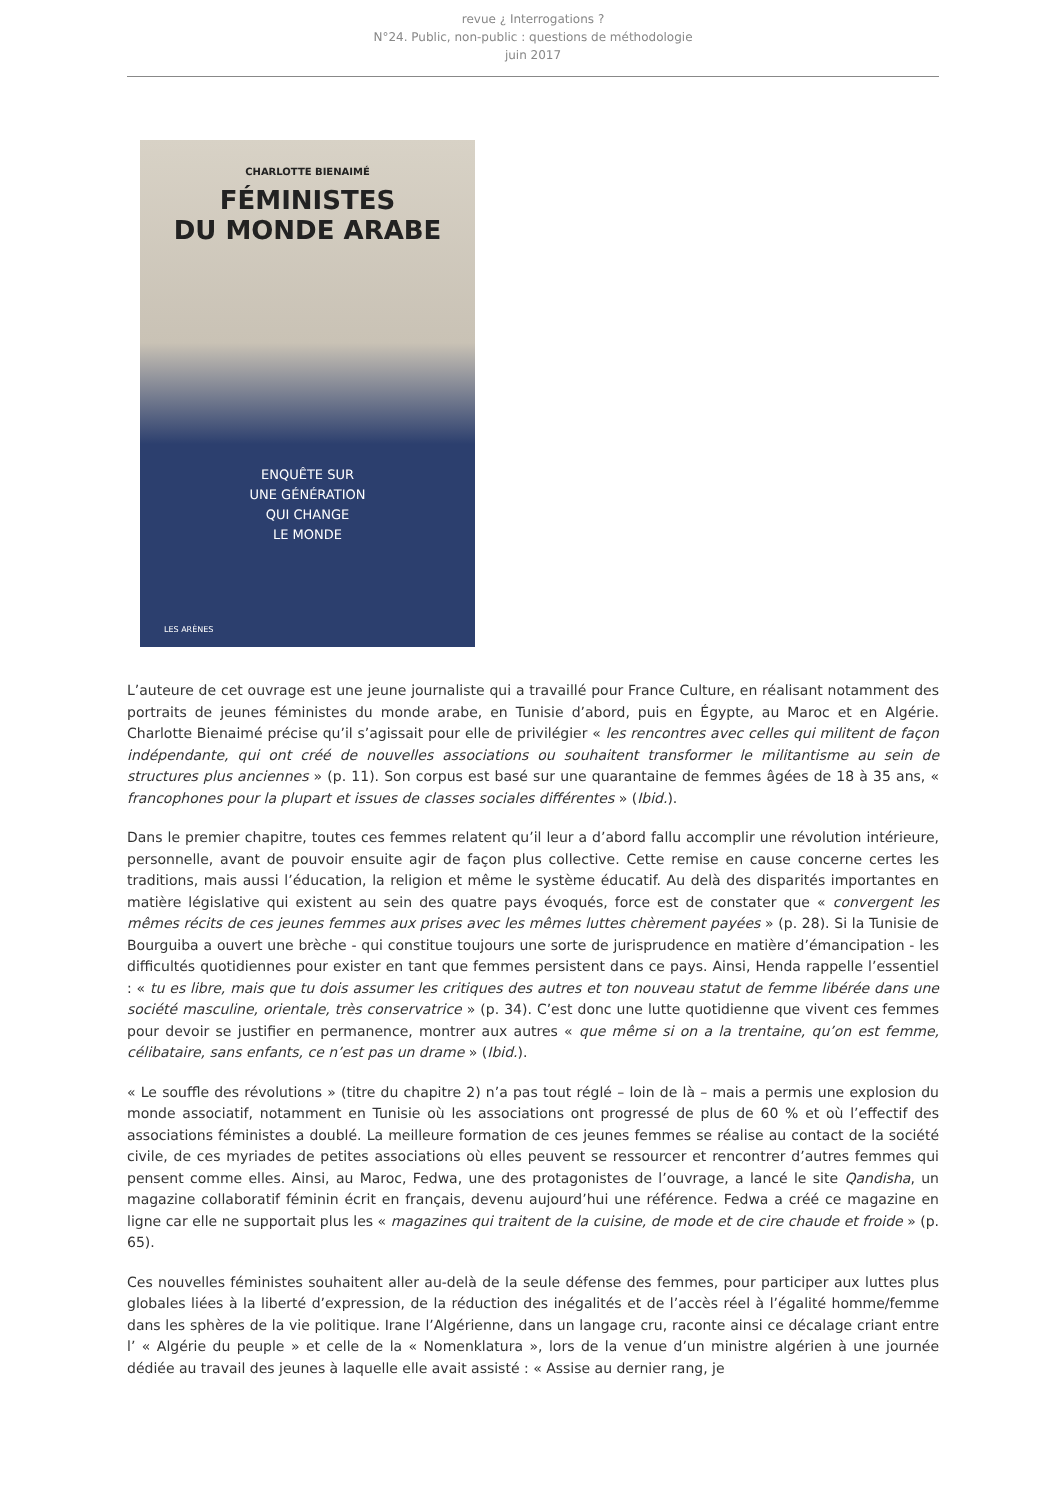revue ¿ Interrogations ?
N°24. Public, non-public : questions de méthodologie
juin 2017
CHARLOTTE BIENAIMÉ
FÉMINISTES
DU MONDE ARABE
ENQUÊTE SUR
UNE GÉNÉRATION
QUI CHANGE
LE MONDE
LES ARÈNES
L’auteure de cet ouvrage est une jeune journaliste qui a travaillé pour France Culture, en réalisant notamment des portraits de jeunes féministes du monde arabe, en Tunisie d’abord, puis en Égypte, au Maroc et en Algérie. Charlotte Bienaimé précise qu’il s’agissait pour elle de privilégier « les rencontres avec celles qui militent de façon indépendante, qui ont créé de nouvelles associations ou souhaitent transformer le militantisme au sein de structures plus anciennes » (p. 11). Son corpus est basé sur une quarantaine de femmes âgées de 18 à 35 ans, « francophones pour la plupart et issues de classes sociales différentes » (Ibid.).
Dans le premier chapitre, toutes ces femmes relatent qu’il leur a d’abord fallu accomplir une révolution intérieure, personnelle, avant de pouvoir ensuite agir de façon plus collective. Cette remise en cause concerne certes les traditions, mais aussi l’éducation, la religion et même le système éducatif. Au delà des disparités importantes en matière législative qui existent au sein des quatre pays évoqués, force est de constater que « convergent les mêmes récits de ces jeunes femmes aux prises avec les mêmes luttes chèrement payées » (p. 28). Si la Tunisie de Bourguiba a ouvert une brèche - qui constitue toujours une sorte de jurisprudence en matière d’émancipation - les difficultés quotidiennes pour exister en tant que femmes persistent dans ce pays. Ainsi, Henda rappelle l’essentiel : « tu es libre, mais que tu dois assumer les critiques des autres et ton nouveau statut de femme libérée dans une société masculine, orientale, très conservatrice » (p. 34). C’est donc une lutte quotidienne que vivent ces femmes pour devoir se justifier en permanence, montrer aux autres « que même si on a la trentaine, qu’on est femme, célibataire, sans enfants, ce n’est pas un drame » (Ibid.).
« Le souffle des révolutions » (titre du chapitre 2) n’a pas tout réglé – loin de là – mais a permis une explosion du monde associatif, notamment en Tunisie où les associations ont progressé de plus de 60 % et où l’effectif des associations féministes a doublé. La meilleure formation de ces jeunes femmes se réalise au contact de la société civile, de ces myriades de petites associations où elles peuvent se ressourcer et rencontrer d’autres femmes qui pensent comme elles. Ainsi, au Maroc, Fedwa, une des protagonistes de l’ouvrage, a lancé le site Qandisha, un magazine collaboratif féminin écrit en français, devenu aujourd’hui une référence. Fedwa a créé ce magazine en ligne car elle ne supportait plus les « magazines qui traitent de la cuisine, de mode et de cire chaude et froide » (p. 65).
Ces nouvelles féministes souhaitent aller au-delà de la seule défense des femmes, pour participer aux luttes plus globales liées à la liberté d’expression, de la réduction des inégalités et de l’accès réel à l’égalité homme/femme dans les sphères de la vie politique. Irane l’Algérienne, dans un langage cru, raconte ainsi ce décalage criant entre l’ « Algérie du peuple » et celle de la « Nomenklatura », lors de la venue d’un ministre algérien à une journée dédiée au travail des jeunes à laquelle elle avait assisté : « Assise au dernier rang, je